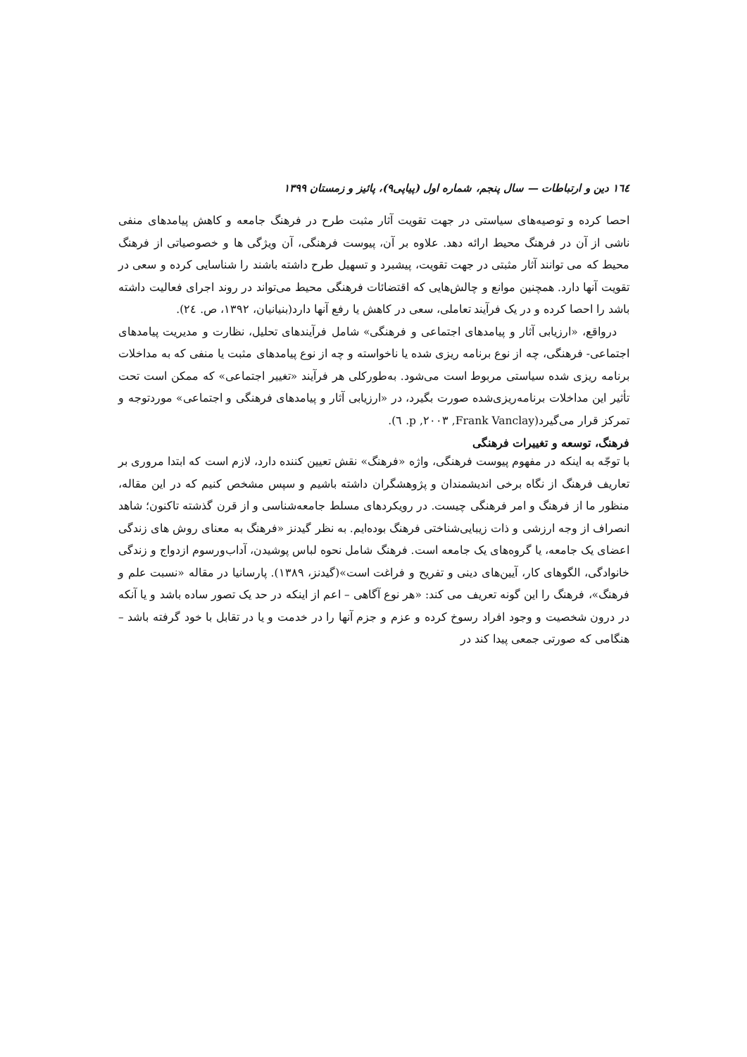١٦٤ دین و ارتباطات — سال پنجم، شماره اول (پیاپی۹)، پائیز و زمستان ۱۳۹۹
احصا کرده و توصیه‌های سیاستی در جهت تقویت آثار مثبت طرح در فرهنگ جامعه و کاهش پیامدهای منفی ناشی از آن در فرهنگ محیط ارائه دهد. علاوه بر آن، پیوست فرهنگی، آن ویژگی ها و خصوصیاتی از فرهنگ محیط که می توانند آثار مثبتی در جهت تقویت، پیشبرد و تسهیل طرح داشته باشند را شناسایی کرده و سعی در تقویت آنها دارد. همچنین موانع و چالش‌هایی که اقتضائات فرهنگی محیط می‌تواند در روند اجرای فعالیت داشته باشد را احصا کرده و در یک فرآیند تعاملی، سعی در کاهش یا رفع آنها دارد(بنیانیان، ۱۳۹۲، ص. ٢٤).
درواقع، «ارزیابی آثار و پیامدهای اجتماعی و فرهنگی» شامل فرآیندهای تحلیل، نظارت و مدیریت پیامدهای اجتماعی- فرهنگی، چه از نوع برنامه ریزی شده یا ناخواسته و چه از نوع پیامدهای مثبت یا منفی که به مداخلات برنامه ریزی شده سیاستی مربوط است می‌شود. به‌طورکلی هر فرآیند «تغییر اجتماعی» که ممکن است تحت تأثیر این مداخلات برنامه‌ریزی‌شده صورت بگیرد، در «ارزیابی آثار و پیامدهای فرهنگی و اجتماعی» موردتوجه و تمرکز قرار می‌گیرد(Frank Vanclay, ٢٠٠٣, p. ٦).
فرهنگ، توسعه و تغییرات فرهنگی
با توجّه به اینکه در مفهوم پیوست فرهنگی، واژه «فرهنگ» نقش تعیین کننده دارد، لازم است که ابتدا مروری بر تعاریف فرهنگ از نگاه برخی اندیشمندان و پژوهشگران داشته باشیم و سپس مشخص کنیم که در این مقاله، منظور ما از فرهنگ و امر فرهنگی چیست. در رویکردهای مسلط جامعه‌شناسی و از قرن گذشته تاکنون؛ شاهد انصراف از وجه ارزشی و ذات زیبایی‌شناختی فرهنگ بوده‌ایم. به نظر گیدنز «فرهنگ به معنای روش های زندگی اعضای یک جامعه، یا گروه‌های یک جامعه است. فرهنگ شامل نحوه لباس پوشیدن، آداب‌ورسوم ازدواج و زندگی خانوادگی، الگوهای کار، آیین‌های دینی و تفریح و فراغت است»(گیدنز، ۱۳۸۹). پارسانیا در مقاله «نسبت علم و فرهنگ»، فرهنگ را این گونه تعریف می کند: «هر نوع آگاهی – اعم از اینکه در حد یک تصور ساده باشد و یا آنکه در درون شخصیت و وجود افراد رسوخ کرده و عزم و جزم آنها را در خدمت و یا در تقابل با خود گرفته باشد – هنگامی که صورتی جمعی پیدا کند در